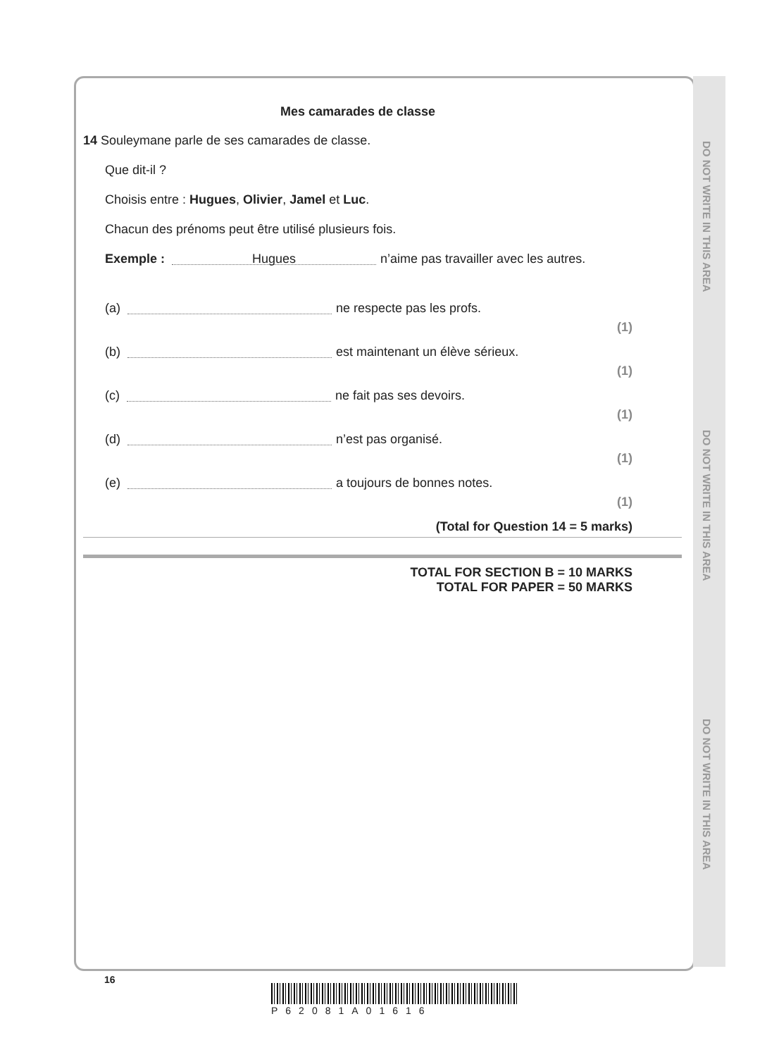DO NOT WRITE IN THIS AREA
DO NOT WRITE IN THIS AREA
DO NOT WRITE IN THIS AREA
Mes camarades de classe
14 Souleymane parle de ses camarades de classe.
Que dit-il ?
Choisis entre : Hugues, Olivier, Jamel et Luc.
Chacun des prénoms peut être utilisé plusieurs fois.
Exemple : Hugues n’aime pas travailler avec les autres.
(a) ne respecte pas les profs. (1)
(b) est maintenant un élève sérieux. (1)
(c) ne fait pas ses devoirs. (1)
(d) n’est pas organisé. (1)
(e) a toujours de bonnes notes. (1)
(Total for Question 14 = 5 marks)
TOTAL FOR SECTION B = 10 MARKS
TOTAL FOR PAPER = 50 MARKS
16
P62081A01616